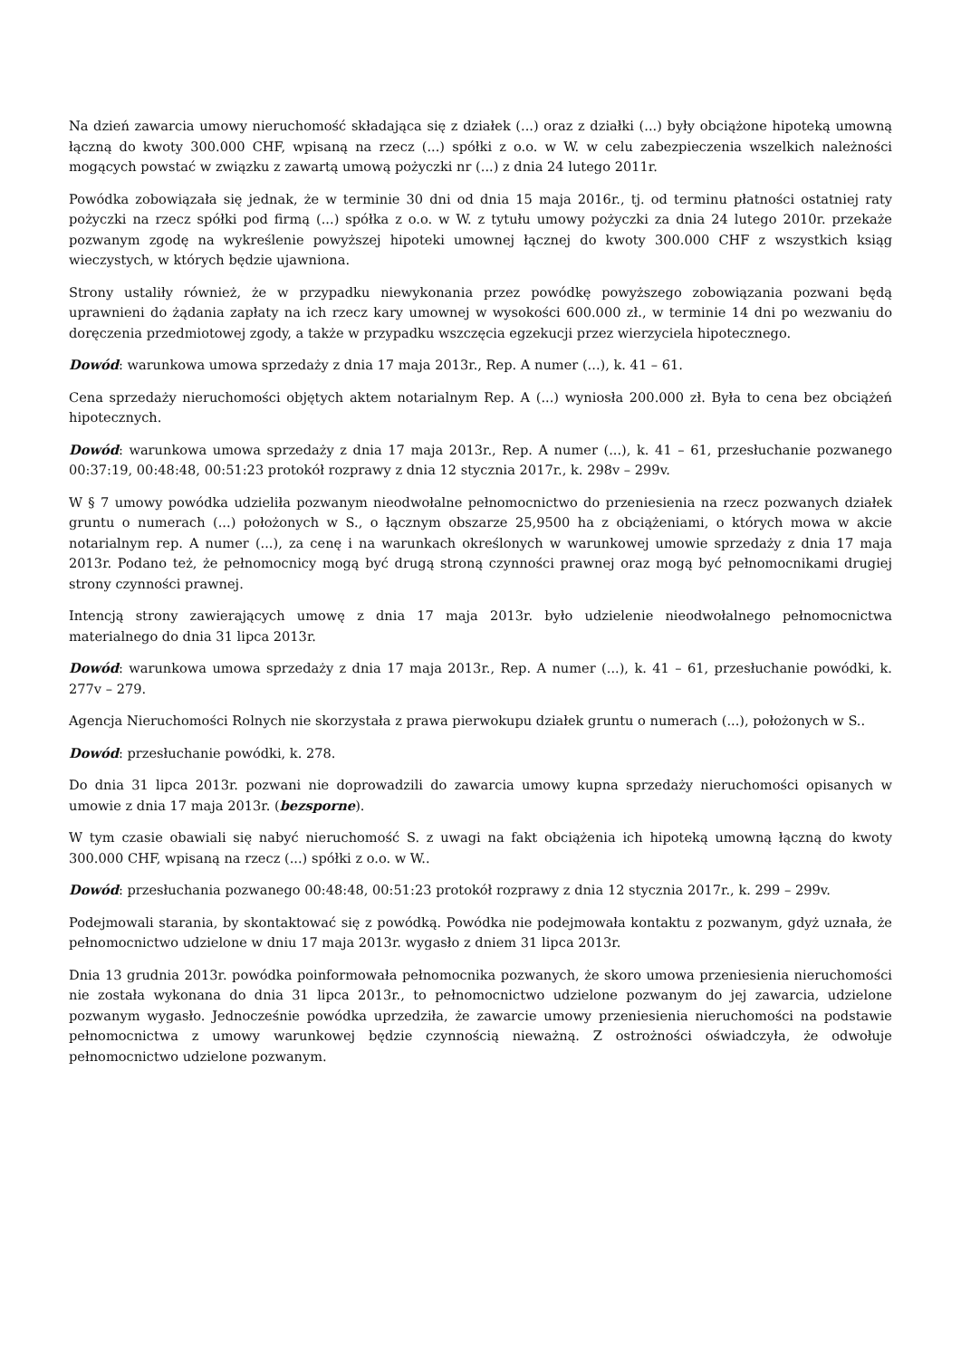Na dzień zawarcia umowy nieruchomość składająca się z działek (...) oraz z działki (...) były obciążone hipoteką umowną łączną do kwoty 300.000 CHF, wpisaną na rzecz (...) spółki z o.o. w W. w celu zabezpieczenia wszelkich należności mogących powstać w związku z zawartą umową pożyczki nr (...) z dnia 24 lutego 2011r.
Powódka zobowiązała się jednak, że w terminie 30 dni od dnia 15 maja 2016r., tj. od terminu płatności ostatniej raty pożyczki na rzecz spółki pod firmą (...) spółka z o.o. w W. z tytułu umowy pożyczki za dnia 24 lutego 2010r. przekaże pozwanym zgodę na wykreślenie powyższej hipoteki umownej łącznej do kwoty 300.000 CHF z wszystkich ksiąg wieczystych, w których będzie ujawniona.
Strony ustaliły również, że w przypadku niewykonania przez powódkę powyższego zobowiązania pozwani będą uprawnieni do żądania zapłaty na ich rzecz kary umownej w wysokości 600.000 zł., w terminie 14 dni po wezwaniu do doręczenia przedmiotowej zgody, a także w przypadku wszczęcia egzekucji przez wierzyciela hipotecznego.
Dowód: warunkowa umowa sprzedaży z dnia 17 maja 2013r., Rep. A numer (...), k. 41 – 61.
Cena sprzedaży nieruchomości objętych aktem notarialnym Rep. A (...) wyniosła 200.000 zł. Była to cena bez obciążeń hipotecznych.
Dowód: warunkowa umowa sprzedaży z dnia 17 maja 2013r., Rep. A numer (...), k. 41 – 61, przesłuchanie pozwanego 00:37:19, 00:48:48, 00:51:23 protokół rozprawy z dnia 12 stycznia 2017r., k. 298v – 299v.
W § 7 umowy powódka udzieliła pozwanym nieodwołalne pełnomocnictwo do przeniesienia na rzecz pozwanych działek gruntu o numerach (...) położonych w S., o łącznym obszarze 25,9500 ha z obciążeniami, o których mowa w akcie notarialnym rep. A numer (...), za cenę i na warunkach określonych w warunkowej umowie sprzedaży z dnia 17 maja 2013r. Podano też, że pełnomocnicy mogą być drugą stroną czynności prawnej oraz mogą być pełnomocnikami drugiej strony czynności prawnej.
Intencją strony zawierających umowę z dnia 17 maja 2013r. było udzielenie nieodwołalnego pełnomocnictwa materialnego do dnia 31 lipca 2013r.
Dowód: warunkowa umowa sprzedaży z dnia 17 maja 2013r., Rep. A numer (...), k. 41 – 61, przesłuchanie powódki, k. 277v – 279.
Agencja Nieruchomości Rolnych nie skorzystała z prawa pierwokupu działek gruntu o numerach (...), położonych w S..
Dowód: przesłuchanie powódki, k. 278.
Do dnia 31 lipca 2013r. pozwani nie doprowadzili do zawarcia umowy kupna sprzedaży nieruchomości opisanych w umowie z dnia 17 maja 2013r. (bezsporne).
W tym czasie obawiali się nabyć nieruchomość S. z uwagi na fakt obciążenia ich hipoteką umowną łączną do kwoty 300.000 CHF, wpisaną na rzecz (...) spółki z o.o. w W..
Dowód: przesłuchania pozwanego 00:48:48, 00:51:23 protokół rozprawy z dnia 12 stycznia 2017r., k. 299 – 299v.
Podejmowali starania, by skontaktować się z powódką. Powódka nie podejmowała kontaktu z pozwanym, gdyż uznała, że pełnomocnictwo udzielone w dniu 17 maja 2013r. wygasło z dniem 31 lipca 2013r.
Dnia 13 grudnia 2013r. powódka poinformowała pełnomocnika pozwanych, że skoro umowa przeniesienia nieruchomości nie została wykonana do dnia 31 lipca 2013r., to pełnomocnictwo udzielone pozwanym do jej zawarcia, udzielone pozwanym wygasło. Jednocześnie powódka uprzedziła, że zawarcie umowy przeniesienia nieruchomości na podstawie pełnomocnictwa z umowy warunkowej będzie czynnością nieważną. Z ostrożności oświadczyła, że odwołuje pełnomocnictwo udzielone pozwanym.